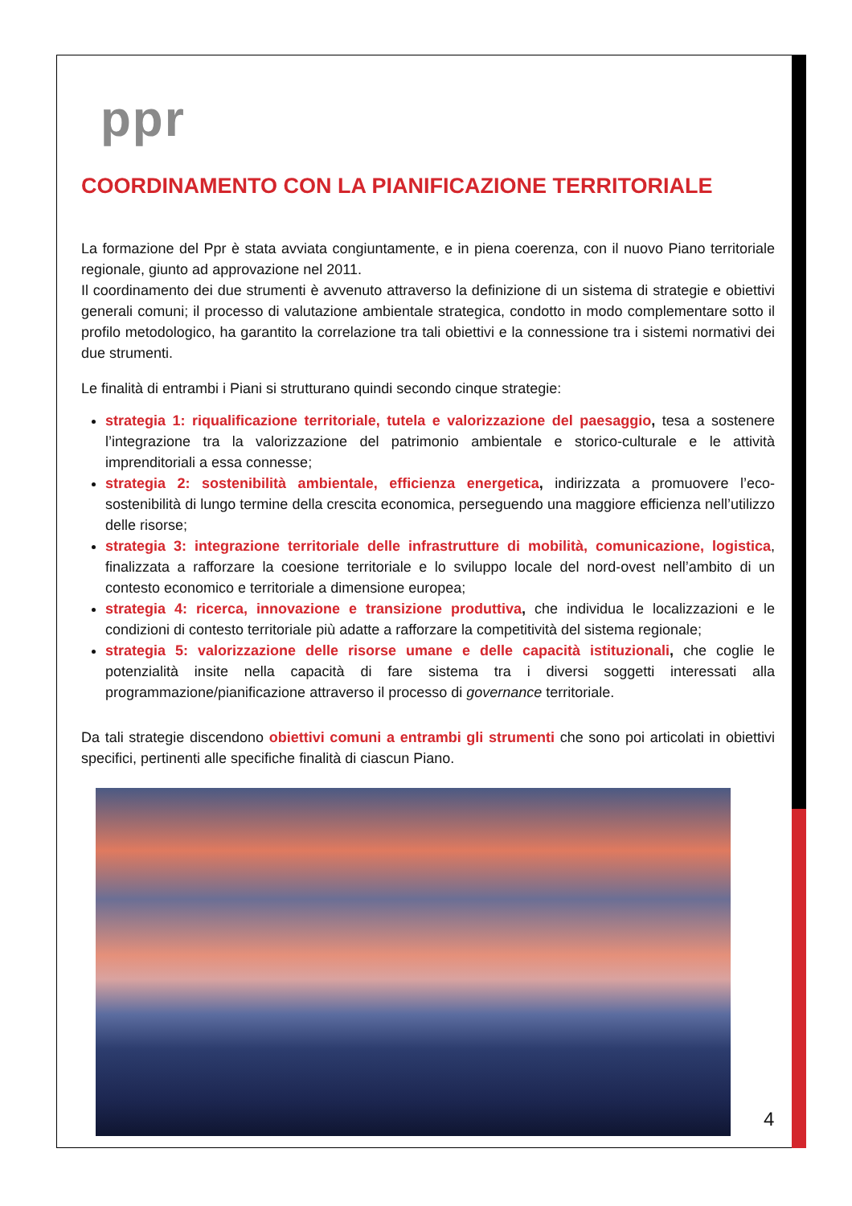ppr
COORDINAMENTO CON LA PIANIFICAZIONE TERRITORIALE
La formazione del Ppr è stata avviata congiuntamente, e in piena coerenza, con il nuovo Piano territoriale regionale, giunto ad approvazione nel 2011.
Il coordinamento dei due strumenti è avvenuto attraverso la definizione di un sistema di strategie e obiettivi generali comuni; il processo di valutazione ambientale strategica, condotto in modo complementare sotto il profilo metodologico, ha garantito la correlazione tra tali obiettivi e la connessione tra i sistemi normativi dei due strumenti.
Le finalità di entrambi i Piani si strutturano quindi secondo cinque strategie:
strategia 1: riqualificazione territoriale, tutela e valorizzazione del paesaggio, tesa a sostenere l’integrazione tra la valorizzazione del patrimonio ambientale e storico-culturale e le attività imprenditoriali a essa connesse;
strategia 2: sostenibilità ambientale, efficienza energetica, indirizzata a promuovere l’eco-sostenibilità di lungo termine della crescita economica, perseguendo una maggiore efficienza nell’utilizzo delle risorse;
strategia 3: integrazione territoriale delle infrastrutture di mobilità, comunicazione, logistica, finalizzata a rafforzare la coesione territoriale e lo sviluppo locale del nord-ovest nell’ambito di un contesto economico e territoriale a dimensione europea;
strategia 4: ricerca, innovazione e transizione produttiva, che individua le localizzazioni e le condizioni di contesto territoriale più adatte a rafforzare la competitività del sistema regionale;
strategia 5: valorizzazione delle risorse umane e delle capacità istituzionali, che coglie le potenzialità insite nella capacità di fare sistema tra i diversi soggetti interessati alla programmazione/pianificazione attraverso il processo di governance territoriale.
Da tali strategie discendono obiettivi comuni a entrambi gli strumenti che sono poi articolati in obiettivi specifici, pertinenti alle specifiche finalità di ciascun Piano.
4